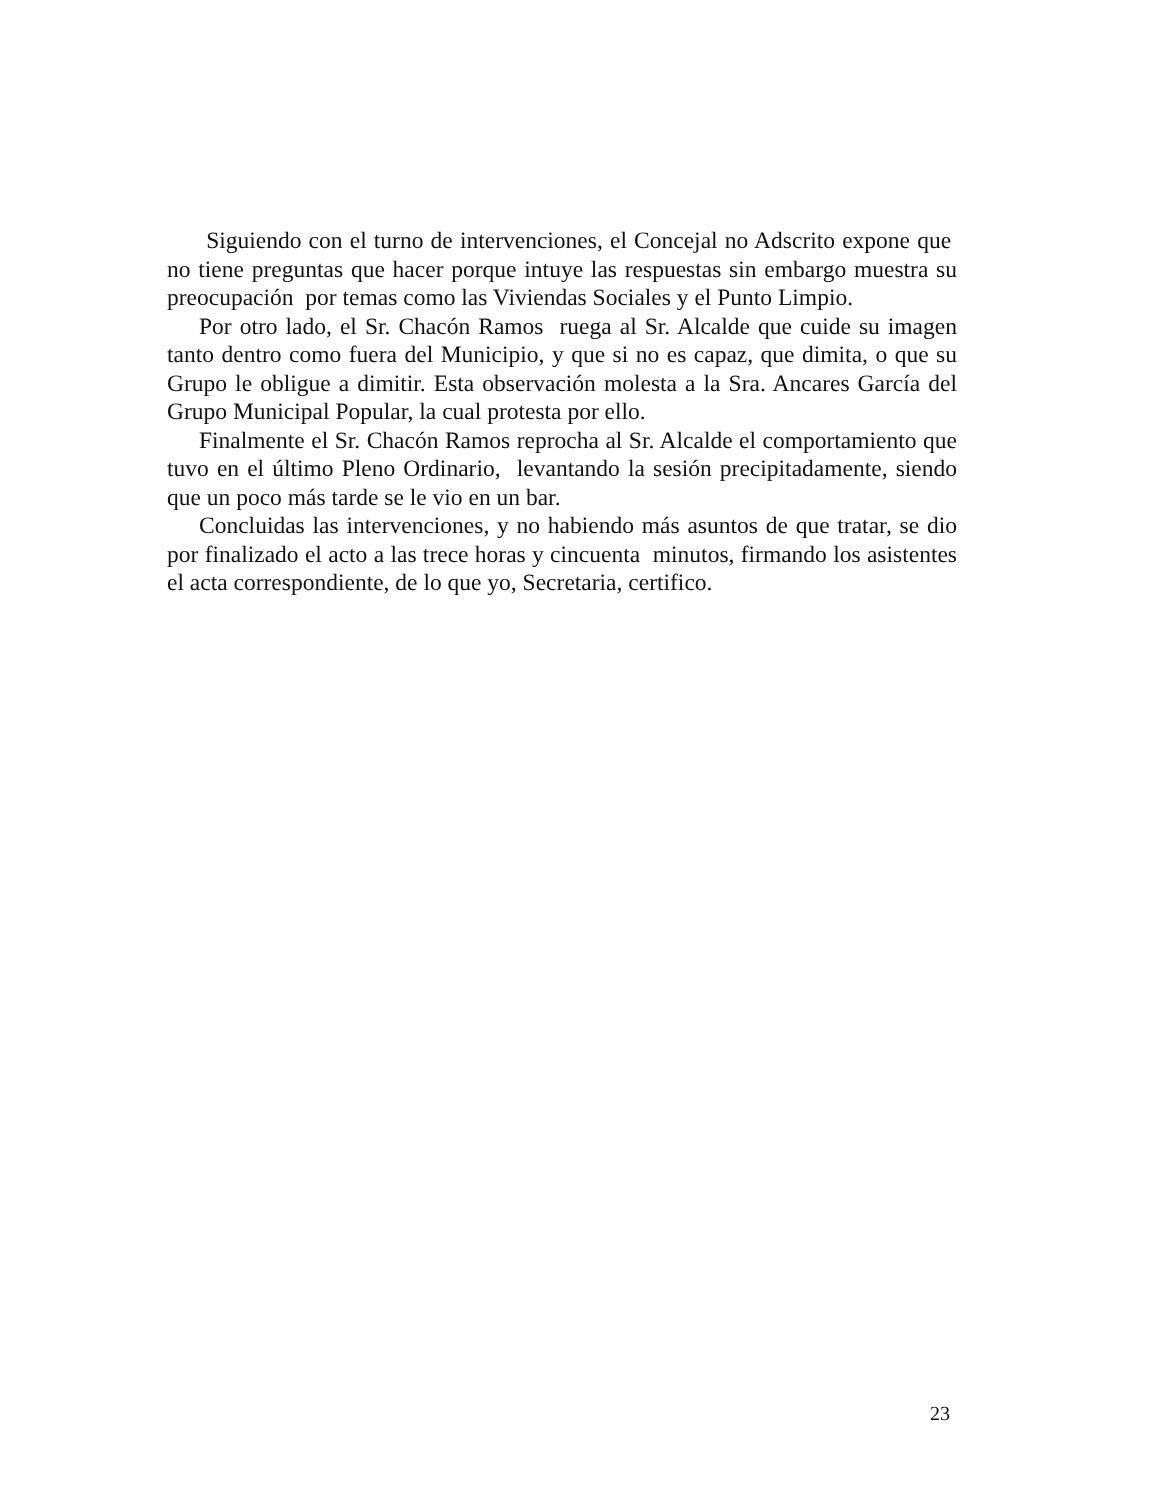Siguiendo con el turno de intervenciones, el Concejal no Adscrito expone que no tiene preguntas que hacer porque intuye las respuestas sin embargo muestra su preocupación por temas como las Viviendas Sociales y el Punto Limpio.
Por otro lado, el Sr. Chacón Ramos ruega al Sr. Alcalde que cuide su imagen tanto dentro como fuera del Municipio, y que si no es capaz, que dimita, o que su Grupo le obligue a dimitir. Esta observación molesta a la Sra. Ancares García del Grupo Municipal Popular, la cual protesta por ello.
Finalmente el Sr. Chacón Ramos reprocha al Sr. Alcalde el comportamiento que tuvo en el último Pleno Ordinario, levantando la sesión precipitadamente, siendo que un poco más tarde se le vio en un bar.
Concluidas las intervenciones, y no habiendo más asuntos de que tratar, se dio por finalizado el acto a las trece horas y cincuenta minutos, firmando los asistentes el acta correspondiente, de lo que yo, Secretaria, certifico.
23